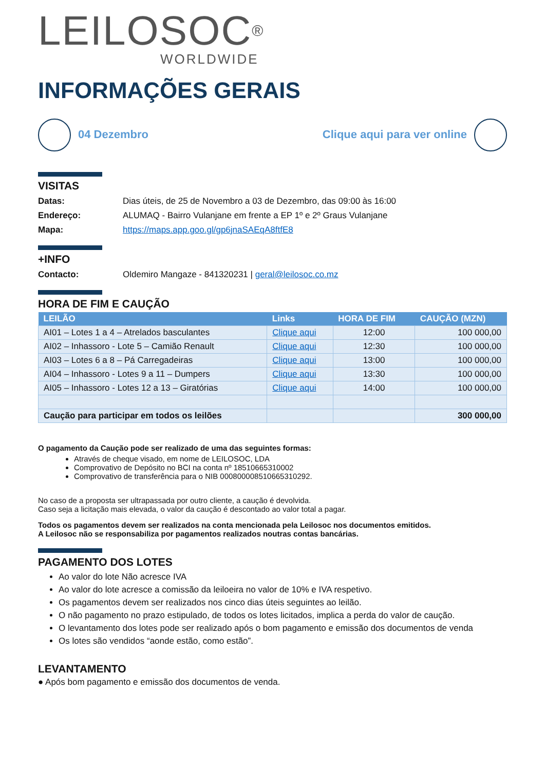LEILOSOC<sup>®</sup>
WORLDWIDE
INFORMAÇÕES GERAIS
04 Dezembro Clique aqui para ver online
VISITAS
Datas: Dias úteis, de 25 de Novembro a 03 de Dezembro, das 09:00 às 16:00
Endereço: ALUMAQ - Bairro Vulanjane em frente a EP 1º e 2º Graus Vulanjane
Mapa: https://maps.app.goo.gl/gp6jnaSAEqA8ftfE8
+INFO
Contacto: Oldemiro Mangaze - 841320231 | geral@leilosoc.co.mz
HORA DE FIM E CAUÇÃO
| LEILÃO | Links | HORA DE FIM | CAUÇÃO (MZN) |
| --- | --- | --- | --- |
| AI01 – Lotes 1 a 4 – Atrelados basculantes | Clique aqui | 12:00 | 100 000,00 |
| AI02 – Inhassoro - Lote 5 – Camião Renault | Clique aqui | 12:30 | 100 000,00 |
| AI03 – Lotes 6 a 8 – Pá Carregadeiras | Clique aqui | 13:00 | 100 000,00 |
| AI04 – Inhassoro - Lotes 9 a 11 – Dumpers | Clique aqui | 13:30 | 100 000,00 |
| AI05 – Inhassoro - Lotes 12 a 13 – Giratórias | Clique aqui | 14:00 | 100 000,00 |
| Caução para participar em todos os leilões | | | 300 000,00 |
O pagamento da Caução pode ser realizado de uma das seguintes formas:
Através de cheque visado, em nome de LEILOSOC, LDA
Comprovativo de Depósito no BCI na conta nº 18510665310002
Comprovativo de transferência para o NIB 000800008510665310292.
No caso de a proposta ser ultrapassada por outro cliente, a caução é devolvida.
Caso seja a licitação mais elevada, o valor da caução é descontado ao valor total a pagar.
Todos os pagamentos devem ser realizados na conta mencionada pela Leilosoc nos documentos emitidos.
A Leilosoc não se responsabiliza por pagamentos realizados noutras contas bancárias.
PAGAMENTO DOS LOTES
Ao valor do lote Não acresce IVA
Ao valor do lote acresce a comissão da leiloeira no valor de 10% e IVA respetivo.
Os pagamentos devem ser realizados nos cinco dias úteis seguintes ao leilão.
O não pagamento no prazo estipulado, de todos os lotes licitados, implica a perda do valor de caução.
O levantamento dos lotes pode ser realizado após o bom pagamento e emissão dos documentos de venda
Os lotes são vendidos “aonde estão, como estão”.
LEVANTAMENTO
● Após bom pagamento e emissão dos documentos de venda.